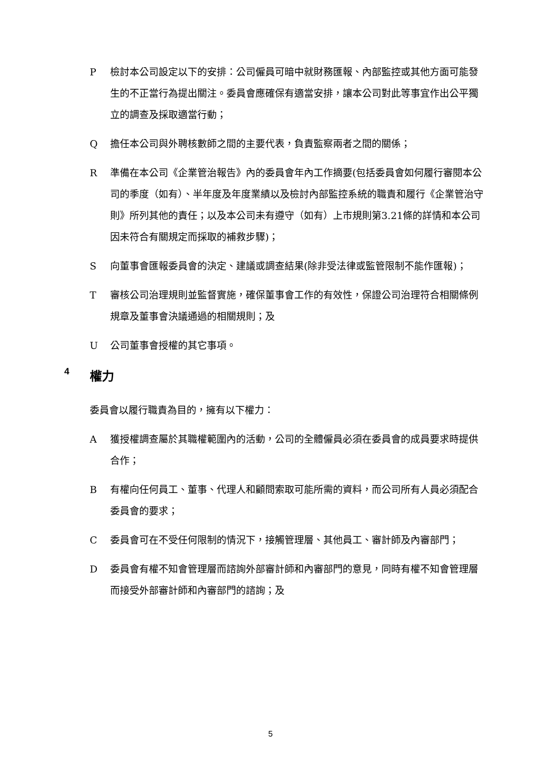P檢討本公司設定以下的安排：公司僱員可暗中就財務匯報、內部監控或其他方面可能發生的不正當行為提出關注。委員會應確保有適當安排，讓本公司對此等事宜作出公平獨立的調查及採取適當行動；
Q擔任本公司與外聘核數師之間的主要代表，負責監察兩者之間的關係；
R準備在本公司《企業管治報告》內的委員會年內工作摘要(包括委員會如何履行審閱本公司的季度（如有）、半年度及年度業績以及檢討內部監控系統的職責和履行《企業管治守則》所列其他的責任；以及本公司未有遵守（如有）上市規則第3.21條的詳情和本公司因未符合有關規定而採取的補救步驟)；
S向董事會匯報委員會的決定、建議或調查結果(除非受法律或監管限制不能作匯報)；
T審核公司治理規則並監督實施，確保董事會工作的有效性，保證公司治理符合相關條例規章及董事會決議通過的相關規則；及
U公司董事會授權的其它事項。
4 權力
委員會以履行職責為目的，擁有以下權力：
A獲授權調查屬於其職權範圍內的活動，公司的全體僱員必須在委員會的成員要求時提供合作；
B有權向任何員工、董事、代理人和顧問索取可能所需的資料，而公司所有人員必須配合委員會的要求；
C委員會可在不受任何限制的情況下，接觸管理層、其他員工、審計師及內審部門；
D委員會有權不知會管理層而諮詢外部審計師和內審部門的意見，同時有權不知會管理層而接受外部審計師和內審部門的諮詢；及
5